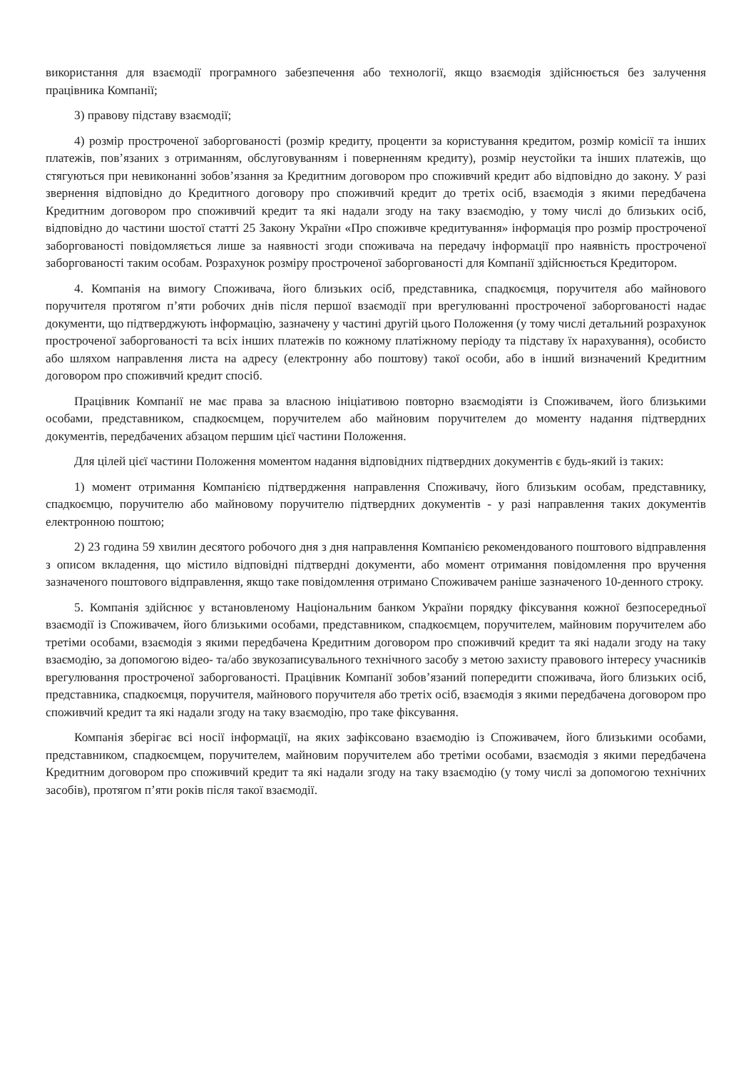використання для взаємодії програмного забезпечення або технології, якщо взаємодія здійснюється без залучення працівника Компанії;
3) правову підставу взаємодії;
4) розмір простроченої заборгованості (розмір кредиту, проценти за користування кредитом, розмір комісії та інших платежів, пов’язаних з отриманням, обслуговуванням і поверненням кредиту), розмір неустойки та інших платежів, що стягуються при невиконанні зобов’язання за Кредитним договором про споживчий кредит або відповідно до закону. У разі звернення відповідно до Кредитного договору про споживчий кредит до третіх осіб, взаємодія з якими передбачена Кредитним договором про споживчий кредит та які надали згоду на таку взаємодію, у тому числі до близьких осіб, відповідно до частини шостої статті 25 Закону України «Про споживче кредитування» інформація про розмір простроченої заборгованості повідомляється лише за наявності згоди споживача на передачу інформації про наявність простроченої заборгованості таким особам. Розрахунок розміру простроченої заборгованості для Компанії здійснюється Кредитором.
4. Компанія на вимогу Споживача, його близьких осіб, представника, спадкоємця, поручителя або майнового поручителя протягом п’яти робочих днів після першої взаємодії при врегулюванні простроченої заборгованості надає документи, що підтверджують інформацію, зазначену у частині другій цього Положення (у тому числі детальний розрахунок простроченої заборгованості та всіх інших платежів по кожному платіжному періоду та підставу їх нарахування), особисто або шляхом направлення листа на адресу (електронну або поштову) такої особи, або в інший визначений Кредитним договором про споживчий кредит спосіб.
Працівник Компанії не має права за власною ініціативою повторно взаємодіяти із Споживачем, його близькими особами, представником, спадкоємцем, поручителем або майновим поручителем до моменту надання підтвердних документів, передбачених абзацом першим цієї частини Положення.
Для цілей цієї частини Положення моментом надання відповідних підтвердних документів є будь-який із таких:
1) момент отримання Компанією підтвердження направлення Споживачу, його близьким особам, представнику, спадкоємцю, поручителю або майновому поручителю підтвердних документів - у разі направлення таких документів електронною поштою;
2) 23 година 59 хвилин десятого робочого дня з дня направлення Компанією рекомендованого поштового відправлення з описом вкладення, що містило відповідні підтвердні документи, або момент отримання повідомлення про вручення зазначеного поштового відправлення, якщо таке повідомлення отримано Споживачем раніше зазначеного 10-денного строку.
5. Компанія здійснює у встановленому Національним банком України порядку фіксування кожної безпосередньої взаємодії із Споживачем, його близькими особами, представником, спадкоємцем, поручителем, майновим поручителем або третіми особами, взаємодія з якими передбачена Кредитним договором про споживчий кредит та які надали згоду на таку взаємодію, за допомогою відео- та/або звукозаписувального технічного засобу з метою захисту правового інтересу учасників врегулювання простроченої заборгованості. Працівник Компанії зобов’язаний попередити споживача, його близьких осіб, представника, спадкоємця, поручителя, майнового поручителя або третіх осіб, взаємодія з якими передбачена договором про споживчий кредит та які надали згоду на таку взаємодію, про таке фіксування.
Компанія зберігає всі носії інформації, на яких зафіксовано взаємодію із Споживачем, його близькими особами, представником, спадкоємцем, поручителем, майновим поручителем або третіми особами, взаємодія з якими передбачена Кредитним договором про споживчий кредит та які надали згоду на таку взаємодію (у тому числі за допомогою технічних засобів), протягом п’яти років після такої взаємодії.